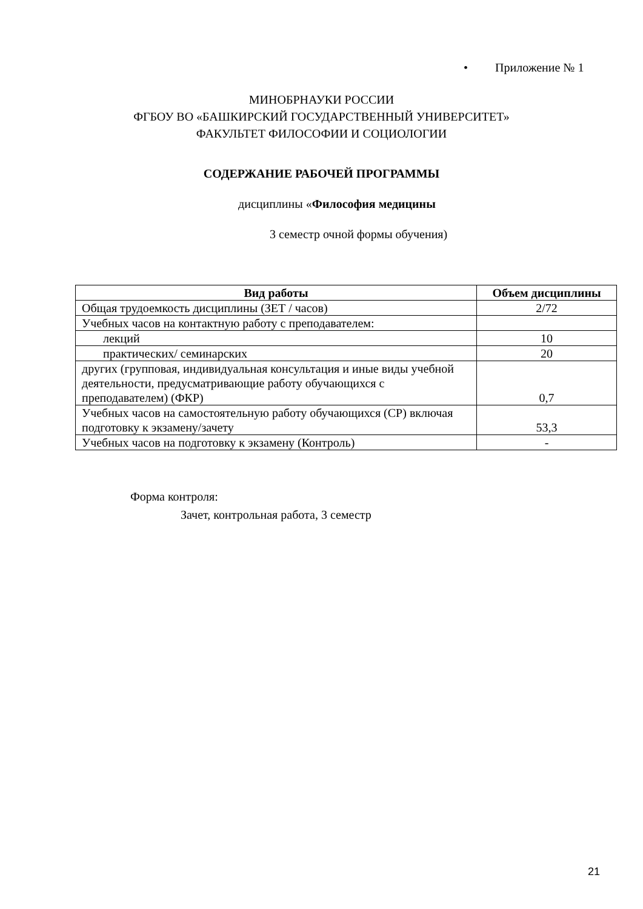• Приложение № 1
МИНОБРНАУКИ РОССИИ
ФГБОУ ВО «БАШКИРСКИЙ ГОСУДАРСТВЕННЫЙ УНИВЕРСИТЕТ»
ФАКУЛЬТЕТ ФИЛОСОФИИ И СОЦИОЛОГИИ
СОДЕРЖАНИЕ РАБОЧЕЙ ПРОГРАММЫ
дисциплины «Философия медицины
3 семестр очной формы обучения)
| Вид работы | Объем дисциплины |
| --- | --- |
| Общая трудоемкость дисциплины (ЗЕТ / часов) | 2/72 |
| Учебных часов на контактную работу с преподавателем: | |
| лекций | 10 |
| практических/ семинарских | 20 |
| других (групповая, индивидуальная консультация и иные виды учебной деятельности, предусматривающие работу обучающихся с преподавателем) (ФКР) | 0,7 |
| Учебных часов на самостоятельную работу обучающихся (СР) включая подготовку к экзамену/зачету | 53,3 |
| Учебных часов на подготовку к экзамену (Контроль) | - |
Форма контроля:
Зачет, контрольная работа, 3 семестр
21